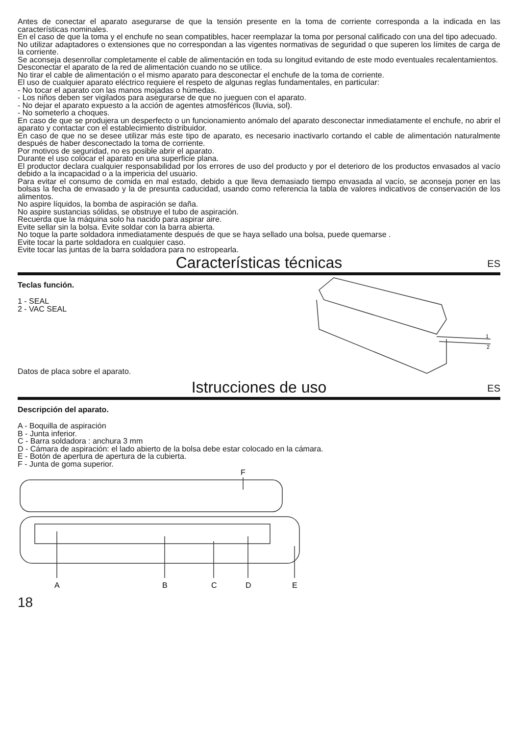Antes de conectar el aparato asegurarse de que la tensión presente en la toma de corriente corresponda a la indicada en las características nominales.
En el caso de que la toma y el enchufe no sean compatibles, hacer reemplazar la toma por personal calificado con una del tipo adecuado.
No utilizar adaptadores o extensiones que no correspondan a las vigentes normativas de seguridad o que superen los límites de carga de la corriente.
Se aconseja desenrollar completamente el cable de alimentación en toda su longitud evitando de este modo eventuales recalentamientos.
Desconectar el aparato de la red de alimentación cuando no se utilice.
No tirar el cable de alimentación o el mismo aparato para desconectar el enchufe de la toma de corriente.
El uso de cualquier aparato eléctrico requiere el respeto de algunas reglas fundamentales, en particular:
- No tocar el aparato con las manos mojadas o húmedas.
- Los niños deben ser vigilados para asegurarse de que no jueguen con el aparato.
- No dejar el aparato expuesto a la acción de agentes atmosféricos (lluvia, sol).
- No someterlo a choques.
En caso de que se produjera un desperfecto o un funcionamiento anómalo del aparato desconectar inmediatamente el enchufe, no abrir el aparato y contactar con el establecimiento distribuidor.
En caso de que no se desee utilizar más este tipo de aparato, es necesario inactivarlo cortando el cable de alimentación naturalmente después de haber desconectado la toma de corriente.
Por motivos de seguridad, no es posible abrir el aparato.
Durante el uso colocar el aparato en una superficie plana.
El productor declara cualquier responsabilidad por los errores de uso del producto y por el deterioro de los productos envasados al vacío debido a la incapacidad o a la impericia del usuario.
Para evitar el consumo de comida en mal estado, debido a que lleva demasiado tiempo envasada al vacío, se aconseja poner en las bolsas la fecha de envasado y la de presunta caducidad, usando como referencia la tabla de valores indicativos de conservación de los alimentos.
No aspire líquidos, la bomba de aspiración se daña.
No aspire sustancias sólidas, se obstruye el tubo de aspiración.
Recuerda que la máquina solo ha nacido para aspirar aire.
Evite sellar sin la bolsa. Evite soldar con la barra abierta.
No toque la parte soldadora inmediatamente después de que se haya sellado una bolsa, puede quemarse .
Evite tocar la parte soldadora en cualquier caso.
Evite tocar las juntas de la barra soldadora para no estropearla.
Características técnicas ES
Teclas función.
1 - SEAL
2 - VAC SEAL
Datos de placa sobre el aparato.
1
2
Istrucciones de uso ES
Descripción del aparato.
A - Boquilla de aspiración
B - Junta inferior.
C - Barra soldadora : anchura 3 mm
D - Cámara de aspiración: el lado abierto de la bolsa debe estar colocado en la cámara.
E - Botón de apertura de apertura de la cubierta.
F - Junta de goma superior.
F
A
B
C
D
E
18